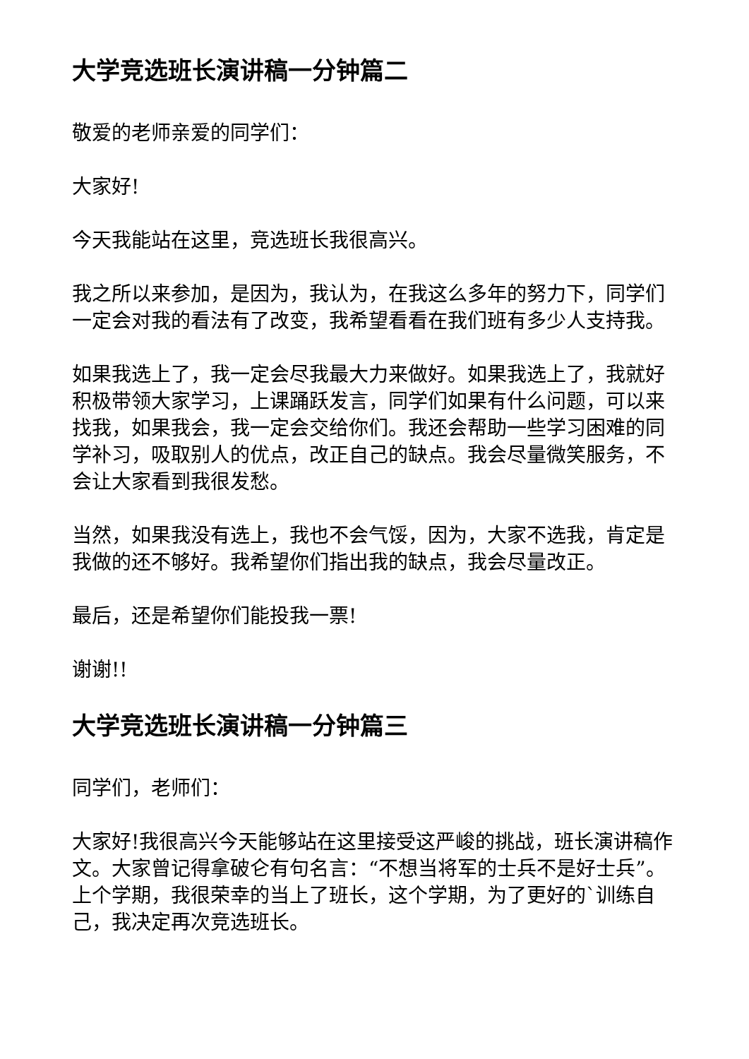大学竞选班长演讲稿一分钟篇二
敬爱的老师亲爱的同学们：
大家好!
今天我能站在这里，竞选班长我很高兴。
我之所以来参加，是因为，我认为，在我这么多年的努力下，同学们一定会对我的看法有了改变，我希望看看在我们班有多少人支持我。
如果我选上了，我一定会尽我最大力来做好。如果我选上了，我就好积极带领大家学习，上课踊跃发言，同学们如果有什么问题，可以来找我，如果我会，我一定会交给你们。我还会帮助一些学习困难的同学补习，吸取别人的优点，改正自己的缺点。我会尽量微笑服务，不会让大家看到我很发愁。
当然，如果我没有选上，我也不会气馁，因为，大家不选我，肯定是我做的还不够好。我希望你们指出我的缺点，我会尽量改正。
最后，还是希望你们能投我一票!
谢谢!!
大学竞选班长演讲稿一分钟篇三
同学们，老师们：
大家好!我很高兴今天能够站在这里接受这严峻的挑战，班长演讲稿作文。大家曾记得拿破仑有句名言：“不想当将军的士兵不是好士兵”。上个学期，我很荣幸的当上了班长，这个学期，为了更好的`训练自己，我决定再次竞选班长。